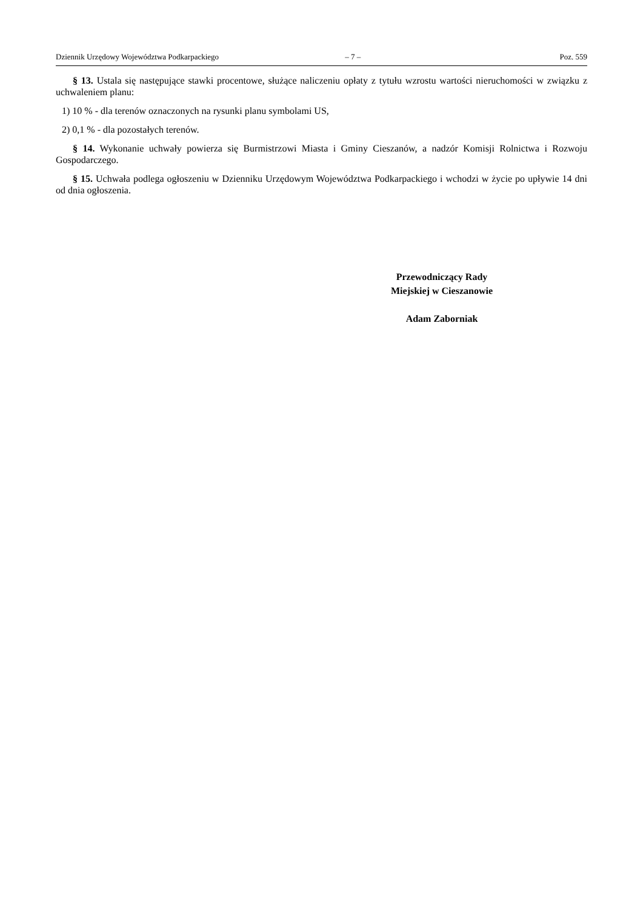Dziennik Urzędowy Województwa Podkarpackiego – 7 – Poz. 559
§ 13. Ustala się następujące stawki procentowe, służące naliczeniu opłaty z tytułu wzrostu wartości nieruchomości w związku z uchwaleniem planu:
1) 10 % - dla terenów oznaczonych na rysunki planu symbolami US,
2) 0,1 % - dla pozostałych terenów.
§ 14. Wykonanie uchwały powierza się Burmistrzowi Miasta i Gminy Cieszanów, a nadzór Komisji Rolnictwa i Rozwoju Gospodarczego.
§ 15. Uchwała podlega ogłoszeniu w Dzienniku Urzędowym Województwa Podkarpackiego i wchodzi w życie po upływie 14 dni od dnia ogłoszenia.
Przewodniczący Rady
Miejskiej w Cieszanowie
Adam Zaborniak